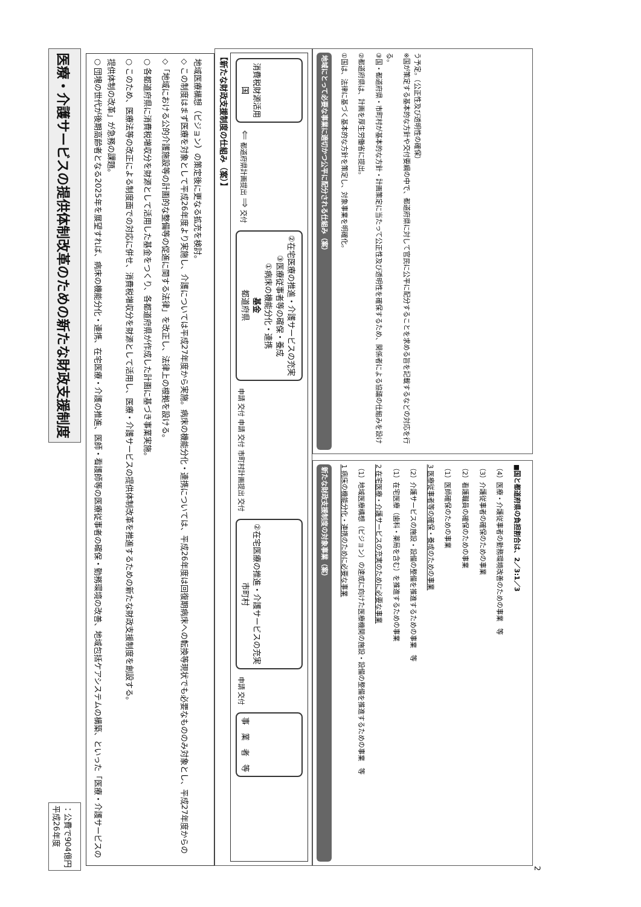医療・介護サービスの提供体制改革のための新たな財政支援制度
平成26年度
：公費で904億円
○ 団塊の世代が後期高齢者となる2025年を展望すれば、病床の機能分化・連携、在宅医療・介護の推進、医師・看護師等の医療従事者の確保・勤務環境の改善、地域包括ケアシステムの構築、といった「医療・介護サービスの提供体制の改革」が急務の課題。
○ このため、医療法等の改正による制度面での対応に併せ、消費税増収分を財源として活用し、医療・介護サービスの提供体制改革を推進するための新たな財政支援制度を創設する。
○ 各都道府県に消費税増収分を財源として活用した基金をつくり、各都道府県が作成した計画に基づき事業実施。
◇「地域における公的介護施設等の計画的な整備等の促進に関する法律」を改正し、法律上の根拠を設ける。
◇ この制度はまず医療を対象として平成26年度より実施し、介護については平成27年度から実施。病床の機能分化・連携については、平成26年度は回復期病床への転換等現状でも必要なもののみ対象とし、平成27年度からの地域医療構想（ビジョン）の策定後に更なる拡充を検討。
【新たな財政支援制度の仕組み（案）】
国
消費税財源活用
⇐ 都道府県計画提出 ⇒ 交付
都道府県
基金
①病床の機能分化・連携
③医療従事者等の確保・養成
②在宅医療の推進・介護サービスの充実
申請 交付 申請 交付 市町村計画提出 交付
市町村
②在宅医療の推進・介護サービスの充実
申請 交付
事　業　者　等
地域にとって必要な事業に適切かつ公平に配分される仕組み（案）
①国は、法律に基づく基本的な方針を策定し、対象事業を明確化。
②都道府県は、計画を厚生労働省に提出。
③国・都道府県・市町村が基本的な方針・計画策定に当たって公正性及び透明性を確保するため、関係者による協議の仕組みを設ける。
※国が策定する基本的な方針や交付要綱の中で、都道府県に対して官民に公平に配分することを求める旨を記載するなどの対応を行う予定。（公正性及び透明性の確保）
新たな財政支援制度の対象事業（案）
1 病床の機能分化・連携のために必要な事業
（1）地域医療構想（ビジョン）の達成に向けた医療機関の施設・設備の整備を推進するための事業　等
2 在宅医療・介護サービスの充実のために必要な事業
（1）在宅医療（歯科・薬局を含む）を推進するための事業
（2）介護サービスの施設・設備の整備を推進するための事業　等
3 医療従事者等の確保・養成のための事業
（1）医師確保のための事業
（2）看護職員の確保のための事業
（3）介護従事者の確保のための事業
（4）医療・介護従事者の勤務環境改善のための事業　等
■国と都道府県の負担割合は、2／3:1／3
2